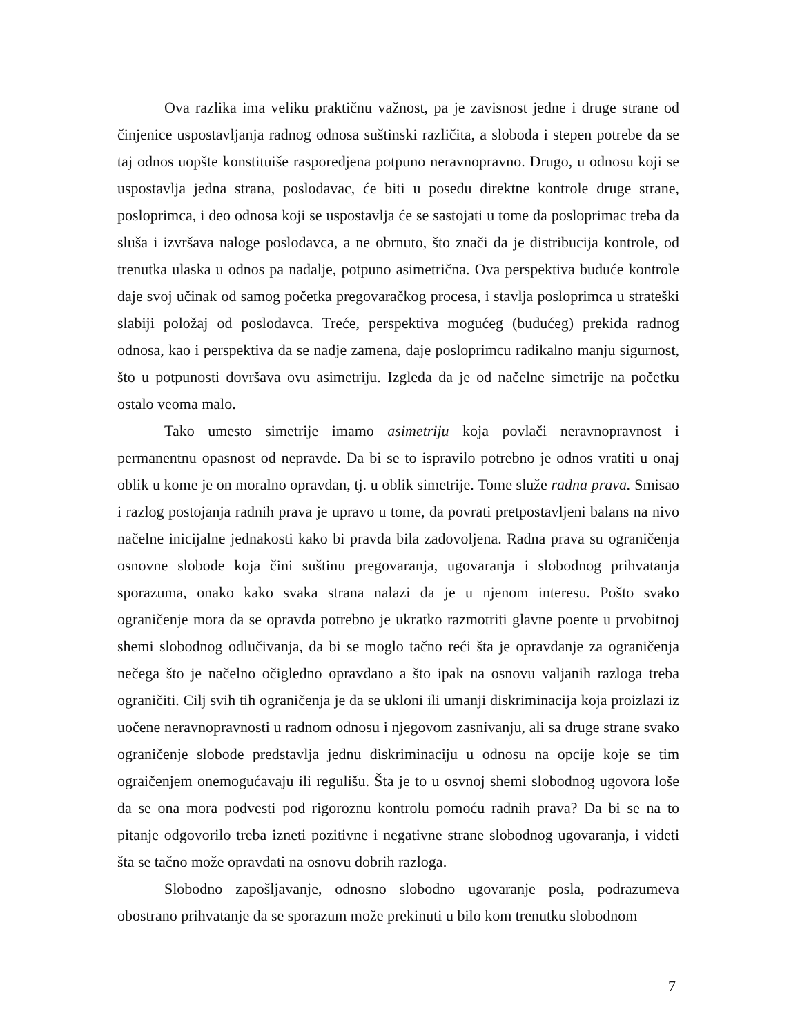Ova razlika ima veliku praktičnu važnost, pa je zavisnost jedne i druge strane od činjenice uspostavljanja radnog odnosa suštinski različita, a sloboda i stepen potrebe da se taj odnos uopšte konstituiše rasporedjena potpuno neravnopravno. Drugo, u odnosu koji se uspostavlja jedna strana, poslodavac, će biti u posedu direktne kontrole druge strane, posloprimca, i deo odnosa koji se uspostavlja će se sastojati u tome da posloprimac treba da sluša i izvršava naloge poslodavca, a ne obrnuto, što znači da je distribucija kontrole, od trenutka ulaska u odnos pa nadalje, potpuno asimetrična. Ova perspektiva buduće kontrole daje svoj učinak od samog početka pregovaračkog procesa, i stavlja posloprimca u strateški slabiji položaj od poslodavca. Treće, perspektiva mogućeg (budućeg) prekida radnog odnosa, kao i perspektiva da se nadje zamena, daje posloprimcu radikalno manju sigurnost, što u potpunosti dovršava ovu asimetriju. Izgleda da je od načelne simetrije na početku ostalo veoma malo.
Tako umesto simetrije imamo asimetriju koja povlači neravnopravnost i permanentnu opasnost od nepravde. Da bi se to ispravilo potrebno je odnos vratiti u onaj oblik u kome je on moralno opravdan, tj. u oblik simetrije. Tome služe radna prava. Smisao i razlog postojanja radnih prava je upravo u tome, da povrati pretpostavljeni balans na nivo načelne inicijalne jednakosti kako bi pravda bila zadovoljena. Radna prava su ograničenja osnovne slobode koja čini suštinu pregovaranja, ugovaranja i slobodnog prihvatanja sporazuma, onako kako svaka strana nalazi da je u njenom interesu. Pošto svako ograničenje mora da se opravda potrebno je ukratko razmotriti glavne poente u prvobitnoj shemi slobodnog odlučivanja, da bi se moglo tačno reći šta je opravdanje za ograničenja nečega što je načelno očigledno opravdano a što ipak na osnovu valjanih razloga treba ograničiti. Cilj svih tih ograničenja je da se ukloni ili umanji diskriminacija koja proizlazi iz uočene neravnopravnosti u radnom odnosu i njegovom zasnivanju, ali sa druge strane svako ograničenje slobode predstavlja jednu diskriminaciju u odnosu na opcije koje se tim ograičenjem onemogućavaju ili regulišu. Šta je to u osvnoj shemi slobodnog ugovora loše da se ona mora podvesti pod rigoroznu kontrolu pomoću radnih prava? Da bi se na to pitanje odgovorilo treba izneti pozitivne i negativne strane slobodnog ugovaranja, i videti šta se tačno može opravdati na osnovu dobrih razloga.
Slobodno zapošljavanje, odnosno slobodno ugovaranje posla, podrazumeva obostrano prihvatanje da se sporazum može prekinuti u bilo kom trenutku slobodnom
7